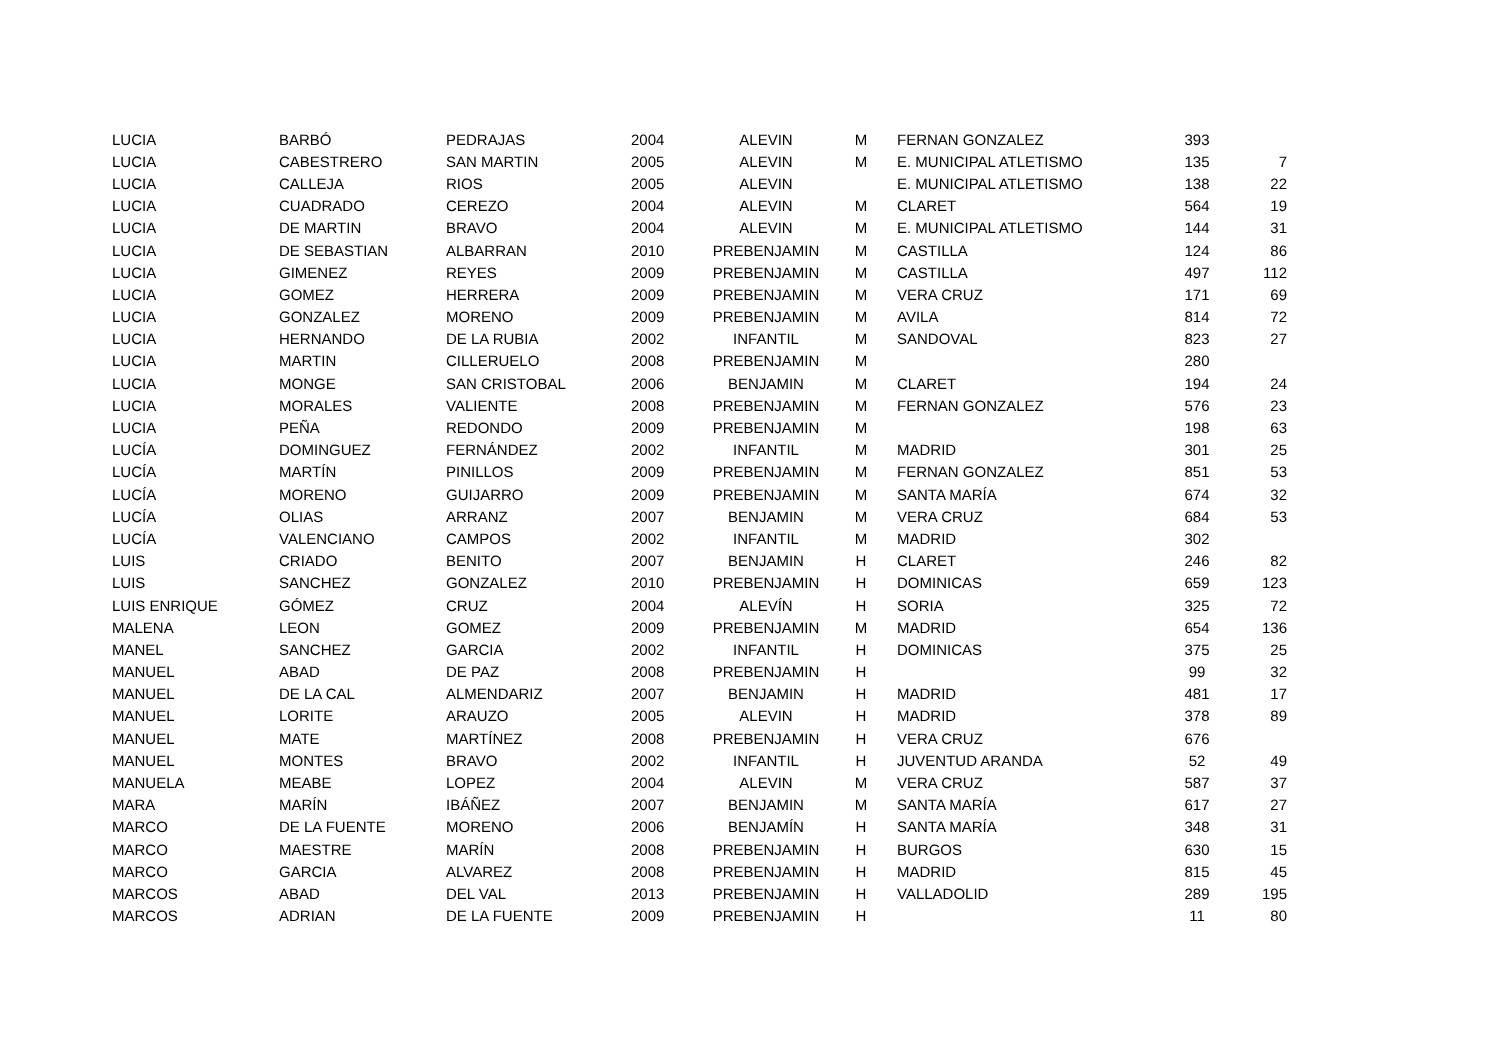| LUCIA | BARBÓ | PEDRAJAS | 2004 | ALEVIN | M | FERNAN GONZALEZ | 393 | |
| LUCIA | CABESTRERO | SAN MARTIN | 2005 | ALEVIN | M | E. MUNICIPAL ATLETISMO | 135 | 7 |
| LUCIA | CALLEJA | RIOS | 2005 | ALEVIN | | E. MUNICIPAL ATLETISMO | 138 | 22 |
| LUCIA | CUADRADO | CEREZO | 2004 | ALEVIN | M | CLARET | 564 | 19 |
| LUCIA | DE MARTIN | BRAVO | 2004 | ALEVIN | M | E. MUNICIPAL ATLETISMO | 144 | 31 |
| LUCIA | DE SEBASTIAN | ALBARRAN | 2010 | PREBENJAMIN | M | CASTILLA | 124 | 86 |
| LUCIA | GIMENEZ | REYES | 2009 | PREBENJAMIN | M | CASTILLA | 497 | 112 |
| LUCIA | GOMEZ | HERRERA | 2009 | PREBENJAMIN | M | VERA CRUZ | 171 | 69 |
| LUCIA | GONZALEZ | MORENO | 2009 | PREBENJAMIN | M | AVILA | 814 | 72 |
| LUCIA | HERNANDO | DE LA RUBIA | 2002 | INFANTIL | M | SANDOVAL | 823 | 27 |
| LUCIA | MARTIN | CILLERUELO | 2008 | PREBENJAMIN | M | | 280 | |
| LUCIA | MONGE | SAN CRISTOBAL | 2006 | BENJAMIN | M | CLARET | 194 | 24 |
| LUCIA | MORALES | VALIENTE | 2008 | PREBENJAMIN | M | FERNAN GONZALEZ | 576 | 23 |
| LUCIA | PEÑA | REDONDO | 2009 | PREBENJAMIN | M | | 198 | 63 |
| LUCÍA | DOMINGUEZ | FERNÁNDEZ | 2002 | INFANTIL | M | MADRID | 301 | 25 |
| LUCÍA | MARTÍN | PINILLOS | 2009 | PREBENJAMIN | M | FERNAN GONZALEZ | 851 | 53 |
| LUCÍA | MORENO | GUIJARRO | 2009 | PREBENJAMIN | M | SANTA MARÍA | 674 | 32 |
| LUCÍA | OLIAS | ARRANZ | 2007 | BENJAMIN | M | VERA CRUZ | 684 | 53 |
| LUCÍA | VALENCIANO | CAMPOS | 2002 | INFANTIL | M | MADRID | 302 | |
| LUIS | CRIADO | BENITO | 2007 | BENJAMIN | H | CLARET | 246 | 82 |
| LUIS | SANCHEZ | GONZALEZ | 2010 | PREBENJAMIN | H | DOMINICAS | 659 | 123 |
| LUIS ENRIQUE | GÓMEZ | CRUZ | 2004 | ALEVÍN | H | SORIA | 325 | 72 |
| MALENA | LEON | GOMEZ | 2009 | PREBENJAMIN | M | MADRID | 654 | 136 |
| MANEL | SANCHEZ | GARCIA | 2002 | INFANTIL | H | DOMINICAS | 375 | 25 |
| MANUEL | ABAD | DE PAZ | 2008 | PREBENJAMIN | H | | 99 | 32 |
| MANUEL | DE LA CAL | ALMENDARIZ | 2007 | BENJAMIN | H | MADRID | 481 | 17 |
| MANUEL | LORITE | ARAUZO | 2005 | ALEVIN | H | MADRID | 378 | 89 |
| MANUEL | MATE | MARTÍNEZ | 2008 | PREBENJAMIN | H | VERA CRUZ | 676 | |
| MANUEL | MONTES | BRAVO | 2002 | INFANTIL | H | JUVENTUD ARANDA | 52 | 49 |
| MANUELA | MEABE | LOPEZ | 2004 | ALEVIN | M | VERA CRUZ | 587 | 37 |
| MARA | MARÍN | IBÁÑEZ | 2007 | BENJAMIN | M | SANTA MARÍA | 617 | 27 |
| MARCO | DE LA FUENTE | MORENO | 2006 | BENJAMÍN | H | SANTA MARÍA | 348 | 31 |
| MARCO | MAESTRE | MARÍN | 2008 | PREBENJAMIN | H | BURGOS | 630 | 15 |
| MARCO | GARCIA | ALVAREZ | 2008 | PREBENJAMIN | H | MADRID | 815 | 45 |
| MARCOS | ABAD | DEL VAL | 2013 | PREBENJAMIN | H | VALLADOLID | 289 | 195 |
| MARCOS | ADRIAN | DE LA FUENTE | 2009 | PREBENJAMIN | H | | 11 | 80 |